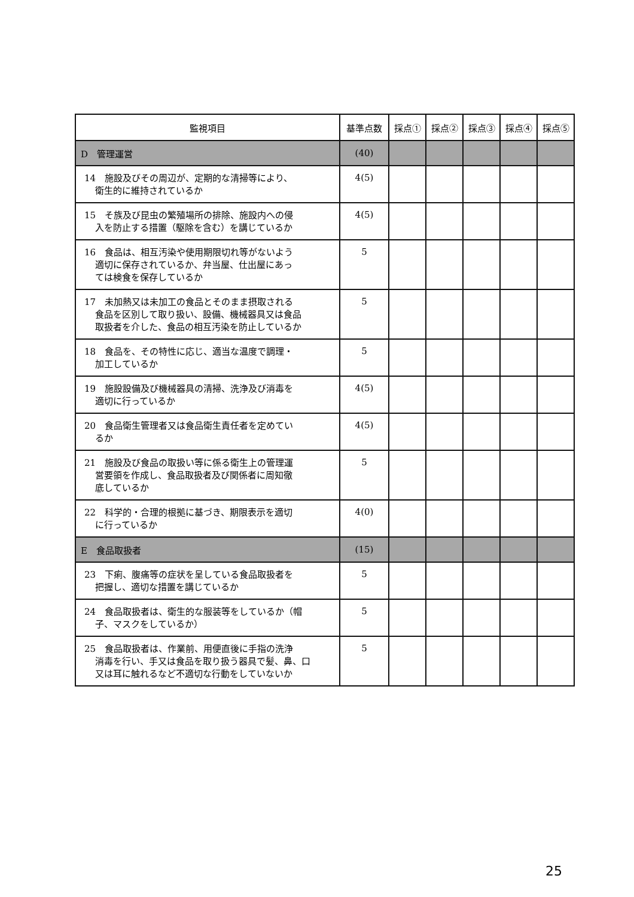| 監視項目 | 基準点数 | 採点① | 採点② | 採点③ | 採点④ | 採点⑤ |
| --- | --- | --- | --- | --- | --- | --- |
| D 管理運営 | (40) | | | | | |
| 14 施設及びその周辺が、定期的な清掃等により、 衛生的に維持されているか | 4(5) | | | | | |
| 15 そ族及び昆虫の繁殖場所の排除、施設内への侵 入を防止する措置（駆除を含む）を講じているか | 4(5) | | | | | |
| 16 食品は、相互汚染や使用期限切れ等がないよう 適切に保存されているか、弁当屋、仕出屋にあっ ては検食を保存しているか | 5 | | | | | |
| 17 未加熱又は未加工の食品とそのまま摂取される 食品を区別して取り扱い、設備、機械器具又は食品 取扱者を介した、食品の相互汚染を防止しているか | 5 | | | | | |
| 18 食品を、その特性に応じ、適当な温度で調理・ 加工しているか | 5 | | | | | |
| 19 施設設備及び機械器具の清掃、洗浄及び消毒を 適切に行っているか | 4(5) | | | | | |
| 20 食品衛生管理者又は食品衛生責任者を定めてい るか | 4(5) | | | | | |
| 21 施設及び食品の取扱い等に係る衛生上の管理運 営要領を作成し、食品取扱者及び関係者に周知徹 底しているか | 5 | | | | | |
| 22 科学的・合理的根拠に基づき、期限表示を適切 に行っているか | 4(0) | | | | | |
| E 食品取扱者 | (15) | | | | | |
| 23 下痢、腹痛等の症状を呈している食品取扱者を 把握し、適切な措置を講じているか | 5 | | | | | |
| 24 食品取扱者は、衛生的な服装等をしているか（帽 子、マスクをしているか） | 5 | | | | | |
| 25 食品取扱者は、作業前、用便直後に手指の洗浄 消毒を行い、手又は食品を取り扱う器具で髪、鼻、口 又は耳に触れるなど不適切な行動をしていないか | 5 | | | | | |
25